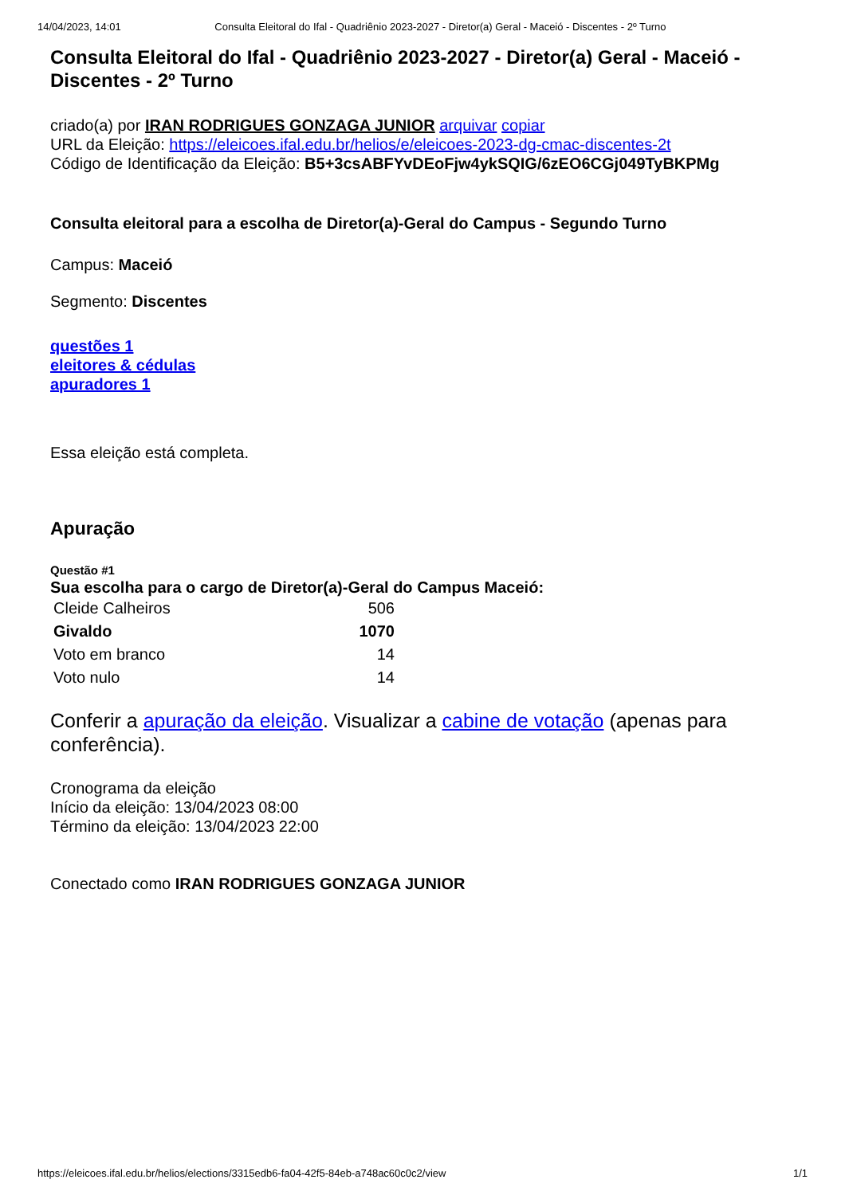14/04/2023, 14:01 Consulta Eleitoral do Ifal - Quadriênio 2023-2027 - Diretor(a) Geral - Maceió - Discentes - 2º Turno
Consulta Eleitoral do Ifal - Quadriênio 2023-2027 - Diretor(a) Geral - Maceió - Discentes - 2º Turno
criado(a) por IRAN RODRIGUES GONZAGA JUNIOR arquivar copiar
URL da Eleição: https://eleicoes.ifal.edu.br/helios/e/eleicoes-2023-dg-cmac-discentes-2t
Código de Identificação da Eleição: B5+3csABFYvDEoFjw4ykSQIG/6zEO6CGj049TyBKPMg
Consulta eleitoral para a escolha de Diretor(a)-Geral do Campus - Segundo Turno
Campus: Maceió
Segmento: Discentes
questões 1
eleitores & cédulas
apuradores 1
Essa eleição está completa.
Apuração
Questão #1
Sua escolha para o cargo de Diretor(a)-Geral do Campus Maceió:
| Cleide Calheiros | 506 |
| Givaldo | 1070 |
| Voto em branco | 14 |
| Voto nulo | 14 |
Conferir a apuração da eleição. Visualizar a cabine de votação (apenas para conferência).
Cronograma da eleição
Início da eleição: 13/04/2023 08:00
Término da eleição: 13/04/2023 22:00
Conectado como IRAN RODRIGUES GONZAGA JUNIOR
https://eleicoes.ifal.edu.br/helios/elections/3315edb6-fa04-42f5-84eb-a748ac60c0c2/view 1/1